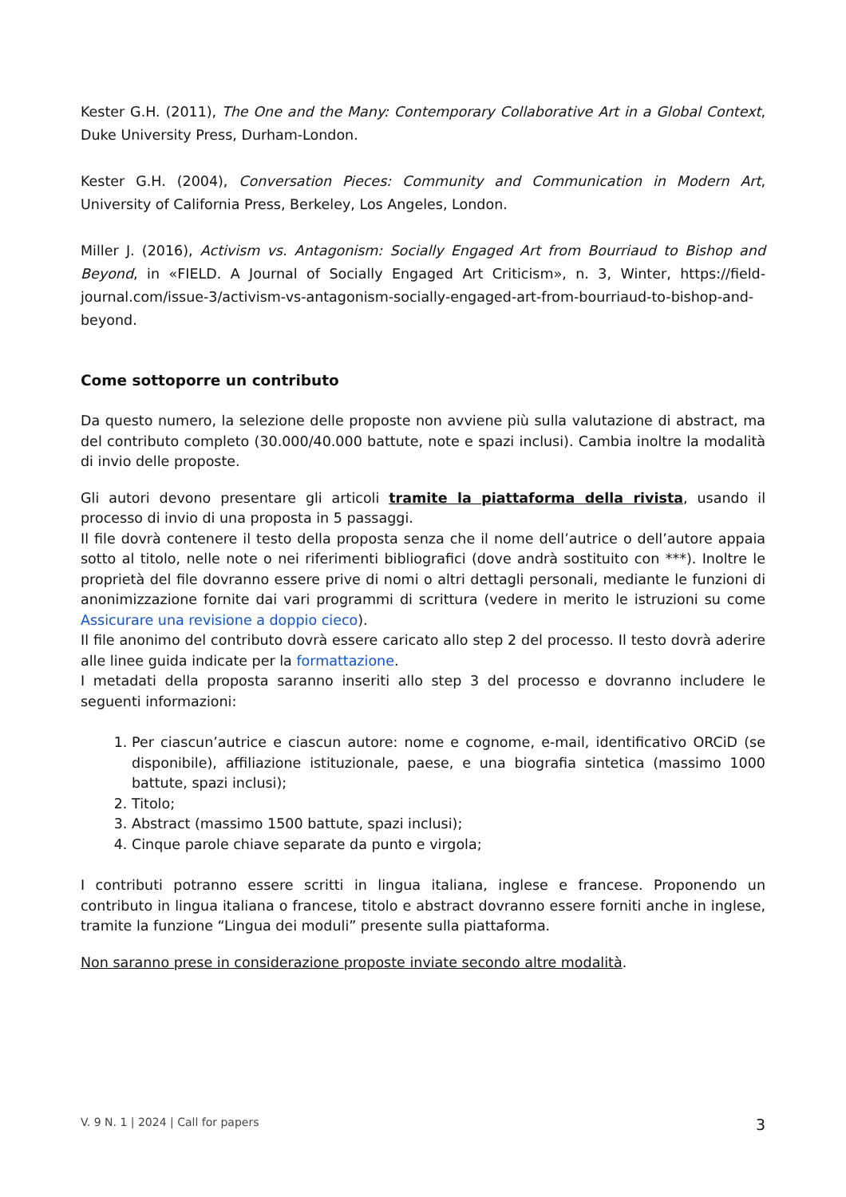Kester G.H. (2011), The One and the Many: Contemporary Collaborative Art in a Global Context, Duke University Press, Durham-London.
Kester G.H. (2004), Conversation Pieces: Community and Communication in Modern Art, University of California Press, Berkeley, Los Angeles, London.
Miller J. (2016), Activism vs. Antagonism: Socially Engaged Art from Bourriaud to Bishop and Beyond, in «FIELD. A Journal of Socially Engaged Art Criticism», n. 3, Winter, https://field-journal.com/issue-3/activism-vs-antagonism-socially-engaged-art-from-bourriaud-to-bishop-and-beyond.
Come sottoporre un contributo
Da questo numero, la selezione delle proposte non avviene più sulla valutazione di abstract, ma del contributo completo (30.000/40.000 battute, note e spazi inclusi). Cambia inoltre la modalità di invio delle proposte.
Gli autori devono presentare gli articoli tramite la piattaforma della rivista, usando il processo di invio di una proposta in 5 passaggi.
Il file dovrà contenere il testo della proposta senza che il nome dell’autrice o dell’autore appaia sotto al titolo, nelle note o nei riferimenti bibliografici (dove andrà sostituito con ***). Inoltre le proprietà del file dovranno essere prive di nomi o altri dettagli personali, mediante le funzioni di anonimizzazione fornite dai vari programmi di scrittura (vedere in merito le istruzioni su come Assicurare una revisione a doppio cieco).
Il file anonimo del contributo dovrà essere caricato allo step 2 del processo. Il testo dovrà aderire alle linee guida indicate per la formattazione.
I metadati della proposta saranno inseriti allo step 3 del processo e dovranno includere le seguenti informazioni:
1. Per ciascun’autrice e ciascun autore: nome e cognome, e-mail, identificativo ORCiD (se disponibile), affiliazione istituzionale, paese, e una biografia sintetica (massimo 1000 battute, spazi inclusi);
2. Titolo;
3. Abstract (massimo 1500 battute, spazi inclusi);
4. Cinque parole chiave separate da punto e virgola;
I contributi potranno essere scritti in lingua italiana, inglese e francese. Proponendo un contributo in lingua italiana o francese, titolo e abstract dovranno essere forniti anche in inglese, tramite la funzione “Lingua dei moduli” presente sulla piattaforma.
Non saranno prese in considerazione proposte inviate secondo altre modalità.
V. 9 N. 1 | 2024 | Call for papers 3